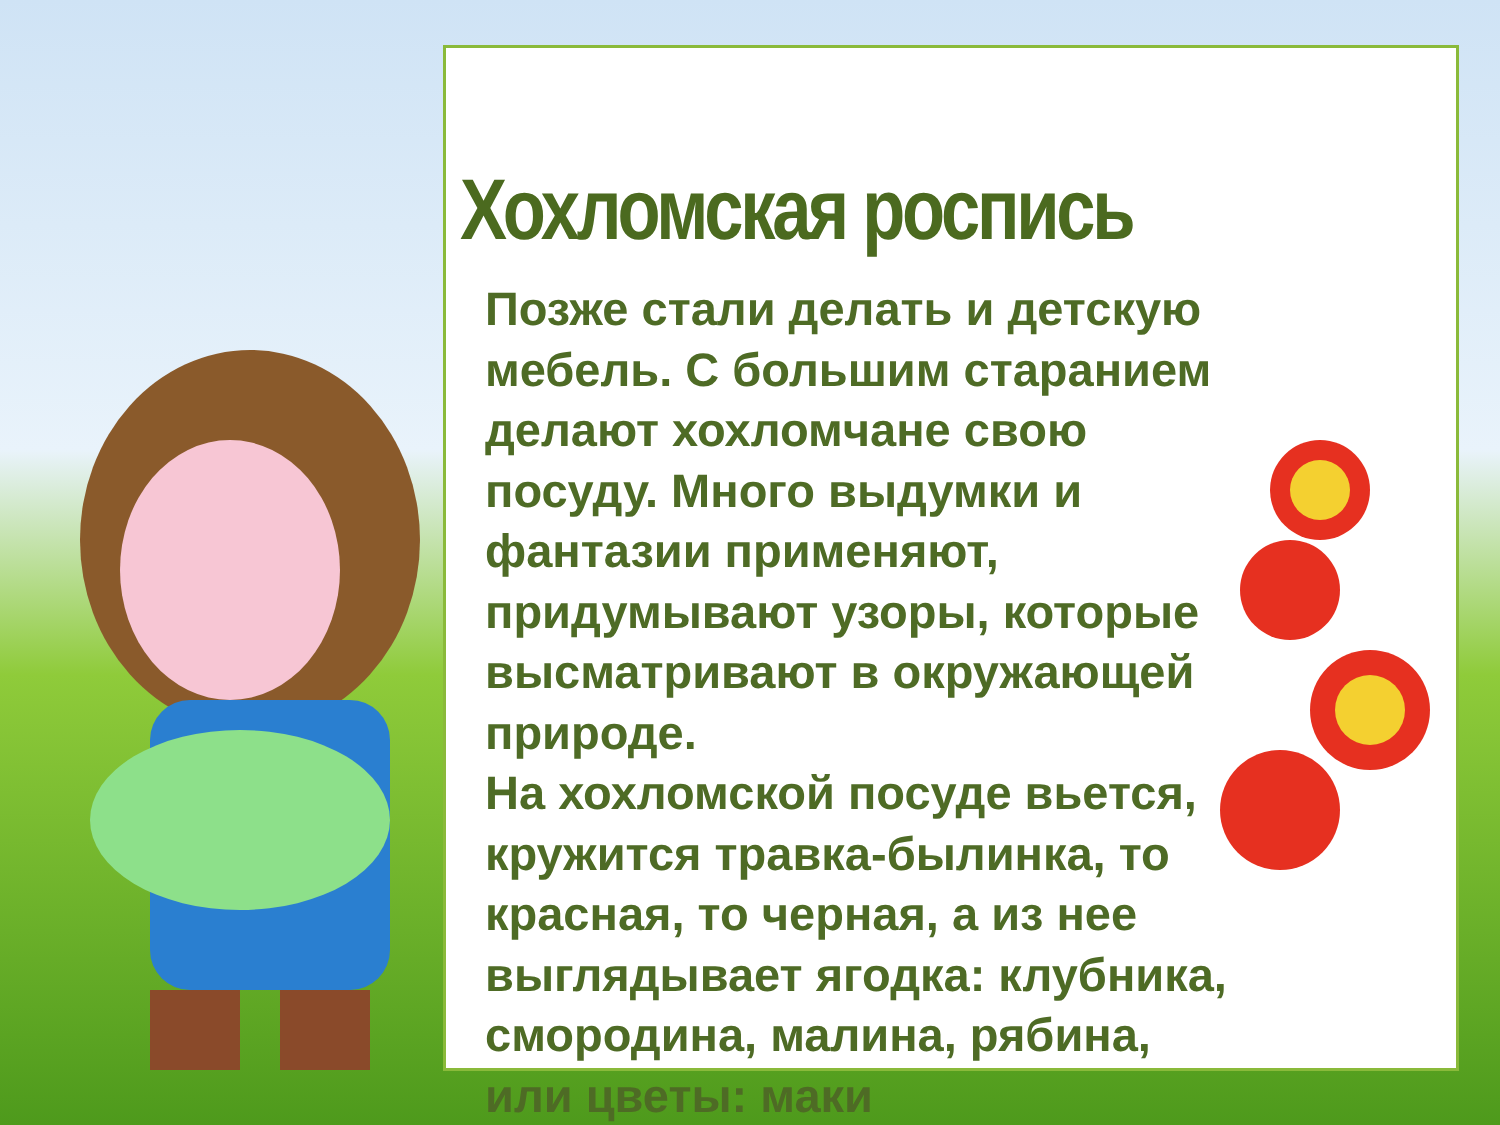Хохломская роспись
Позже стали делать и детскую мебель. С большим старанием делают хохломчане свою посуду. Много выдумки и фантазии применяют, придумывают узоры, которые высматривают в окружающей природе.
На хохломской посуде вьется, кружится травка-былинка, то красная, то черная, а из нее выглядывает ягодка: клубника, смородина, малина, рябина, или цветы: маки